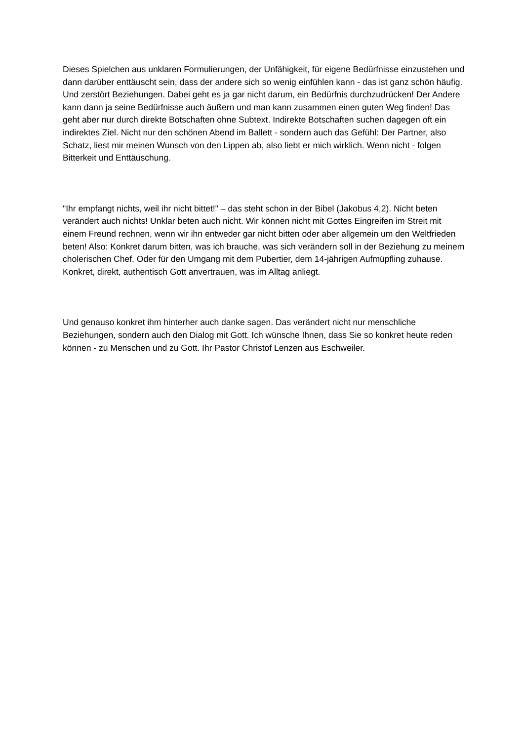Dieses Spielchen aus unklaren Formulierungen, der Unfähigkeit, für eigene Bedürfnisse einzustehen und dann darüber enttäuscht sein, dass der andere sich so wenig einfühlen kann - das ist ganz schön häufig. Und zerstört Beziehungen. Dabei geht es ja gar nicht darum, ein Bedürfnis durchzudrücken! Der Andere kann dann ja seine Bedürfnisse auch äußern und man kann zusammen einen guten Weg finden! Das geht aber nur durch direkte Botschaften ohne Subtext. Indirekte Botschaften suchen dagegen oft ein indirektes Ziel. Nicht nur den schönen Abend im Ballett - sondern auch das Gefühl: Der Partner, also Schatz, liest mir meinen Wunsch von den Lippen ab, also liebt er mich wirklich. Wenn nicht - folgen Bitterkeit und Enttäuschung.
"Ihr empfangt nichts, weil ihr nicht bittet!" – das steht schon in der Bibel (Jakobus 4,2). Nicht beten verändert auch nichts! Unklar beten auch nicht. Wir können nicht mit Gottes Eingreifen im Streit mit einem Freund rechnen, wenn wir ihn entweder gar nicht bitten oder aber allgemein um den Weltfrieden beten! Also: Konkret darum bitten, was ich brauche, was sich verändern soll in der Beziehung zu meinem cholerischen Chef. Oder für den Umgang mit dem Pubertier, dem 14-jährigen Aufmüpfling zuhause. Konkret, direkt, authentisch Gott anvertrauen, was im Alltag anliegt.
Und genauso konkret ihm hinterher auch danke sagen. Das verändert nicht nur menschliche Beziehungen, sondern auch den Dialog mit Gott. Ich wünsche Ihnen, dass Sie so konkret heute reden können - zu Menschen und zu Gott. Ihr Pastor Christof Lenzen aus Eschweiler.